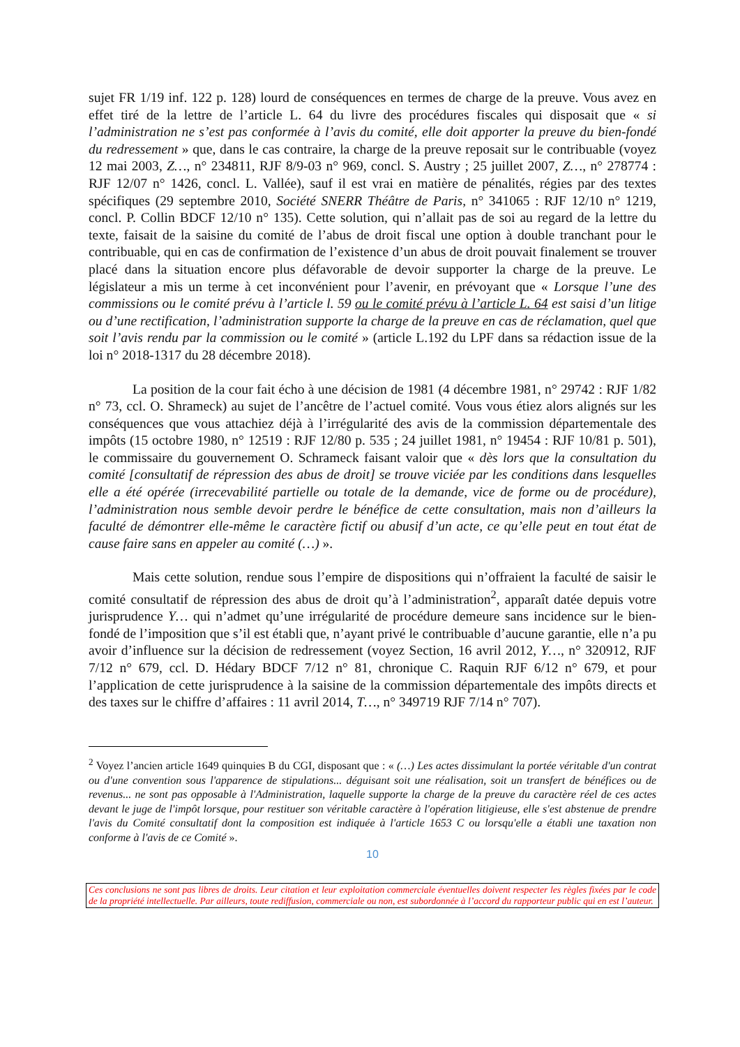sujet FR 1/19 inf. 122 p. 128) lourd de conséquences en termes de charge de la preuve. Vous avez en effet tiré de la lettre de l’article L. 64 du livre des procédures fiscales qui disposait que « si l’administration ne s’est pas conformée à l’avis du comité, elle doit apporter la preuve du bien-fondé du redressement » que, dans le cas contraire, la charge de la preuve reposait sur le contribuable (voyez 12 mai 2003, Z…, n° 234811, RJF 8/9-03 n° 969, concl. S. Austry ; 25 juillet 2007, Z…, n° 278774 : RJF 12/07 n° 1426, concl. L. Vallée), sauf il est vrai en matière de pénalités, régies par des textes spécifiques (29 septembre 2010, Société SNERR Théâtre de Paris, n° 341065 : RJF 12/10 n° 1219, concl. P. Collin BDCF 12/10 n° 135). Cette solution, qui n’allait pas de soi au regard de la lettre du texte, faisait de la saisine du comité de l’abus de droit fiscal une option à double tranchant pour le contribuable, qui en cas de confirmation de l’existence d’un abus de droit pouvait finalement se trouver placé dans la situation encore plus défavorable de devoir supporter la charge de la preuve. Le législateur a mis un terme à cet inconvénient pour l’avenir, en prévoyant que « Lorsque l’une des commissions ou le comité prévu à l’article l. 59 ou le comité prévu à l’article L. 64 est saisi d’un litige ou d’une rectification, l’administration supporte la charge de la preuve en cas de réclamation, quel que soit l’avis rendu par la commission ou le comité » (article L.192 du LPF dans sa rédaction issue de la loi n° 2018-1317 du 28 décembre 2018).
La position de la cour fait écho à une décision de 1981 (4 décembre 1981, n° 29742 : RJF 1/82 n° 73, ccl. O. Shrameck) au sujet de l’ancêtre de l’actuel comité. Vous vous étiez alors alignés sur les conséquences que vous attachiez déjà à l’irrégularité des avis de la commission départementale des impôts (15 octobre 1980, n° 12519 : RJF 12/80 p. 535 ; 24 juillet 1981, n° 19454 : RJF 10/81 p. 501), le commissaire du gouvernement O. Schrameck faisant valoir que « dès lors que la consultation du comité [consultatif de répression des abus de droit] se trouve viciée par les conditions dans lesquelles elle a été opérée (irrecevabilité partielle ou totale de la demande, vice de forme ou de procédure), l’administration nous semble devoir perdre le bénéfice de cette consultation, mais non d’ailleurs la faculté de démontrer elle-même le caractère fictif ou abusif d’un acte, ce qu’elle peut en tout état de cause faire sans en appeler au comité (…) ».
Mais cette solution, rendue sous l’empire de dispositions qui n’offraient la faculté de saisir le comité consultatif de répression des abus de droit qu’à l’administration<sup>2</sup>, apparaît datée depuis votre jurisprudence Y… qui n’admet qu’une irrégularité de procédure demeure sans incidence sur le bien-fondé de l’imposition que s’il est établi que, n’ayant privé le contribuable d’aucune garantie, elle n’a pu avoir d’influence sur la décision de redressement (voyez Section, 16 avril 2012, Y…, n° 320912, RJF 7/12 n° 679, ccl. D. Hédary BDCF 7/12 n° 81, chronique C. Raquin RJF 6/12 n° 679, et pour l’application de cette jurisprudence à la saisine de la commission départementale des impôts directs et des taxes sur le chiffre d’affaires : 11 avril 2014, T…, n° 349719 RJF 7/14 n° 707).
<sup>2</sup> Voyez l’ancien article 1649 quinquies B du CGI, disposant que : « (…) Les actes dissimulant la portée véritable d'un contrat ou d'une convention sous l'apparence de stipulations... déguisant soit une réalisation, soit un transfert de bénéfices ou de revenus... ne sont pas opposable à l'Administration, laquelle supporte la charge de la preuve du caractère réel de ces actes devant le juge de l'impôt lorsque, pour restituer son véritable caractère à l'opération litigieuse, elle s'est abstenue de prendre l'avis du Comité consultatif dont la composition est indiquée à l'article 1653 C ou lorsqu'elle a établi une taxation non conforme à l'avis de ce Comité ».
10
Ces conclusions ne sont pas libres de droits. Leur citation et leur exploitation commerciale éventuelles doivent respecter les règles fixées par le code de la propriété intellectuelle. Par ailleurs, toute rediffusion, commerciale ou non, est subordonnée à l’accord du rapporteur public qui en est l’auteur.